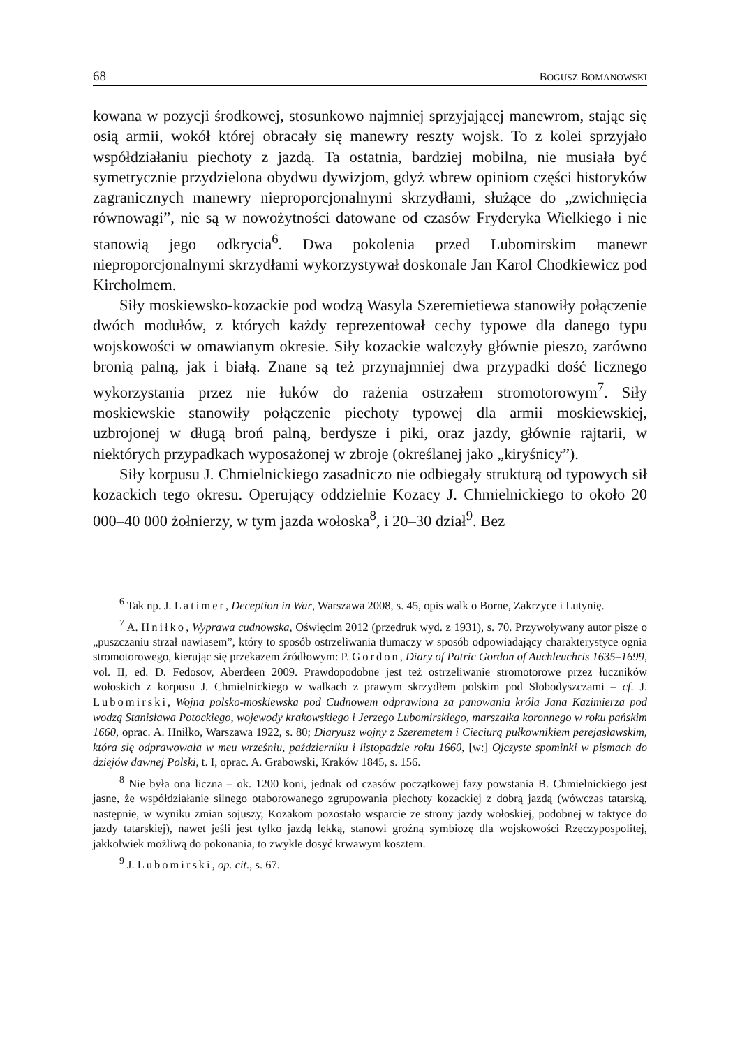68 BOGUSZ BOMANOWSKI
kowana w pozycji środkowej, stosunkowo najmniej sprzyjającej manewrom, stając się osią armii, wokół której obracały się manewry reszty wojsk. To z kolei sprzyjało współdziałaniu piechoty z jazdą. Ta ostatnia, bardziej mobilna, nie musiała być symetrycznie przydzielona obydwu dywizjom, gdyż wbrew opiniom części historyków zagranicznych manewry nieproporcjonalnymi skrzydłami, służące do „zwichnięcia równowagi”, nie są w nowożytności datowane od czasów Fryderyka Wielkiego i nie stanowią jego odkrycia<sup>6</sup>. Dwa pokolenia przed Lubomirskim manewr nieproporcjonalnymi skrzydłami wykorzystywał doskonale Jan Karol Chodkiewicz pod Kircholmem.
Siły moskiewsko-kozackie pod wodzą Wasyla Szeremietiewa stanowiły połączenie dwóch modułów, z których każdy reprezentował cechy typowe dla danego typu wojskowości w omawianym okresie. Siły kozackie walczyły głównie pieszo, zarówno bronią palną, jak i białą. Znane są też przynajmniej dwa przypadki dość licznego wykorzystania przez nie łuków do rażenia ostrzałem stromotorowym<sup>7</sup>. Siły moskiewskie stanowiły połączenie piechoty typowej dla armii moskiewskiej, uzbrojonej w długą broń palną, berdysze i piki, oraz jazdy, głównie rajtarii, w niektórych przypadkach wyposażonej w zbroje (określanej jako „kiryśnicy”).
Siły korpusu J. Chmielnickiego zasadniczo nie odbiegały strukturą od typowych sił kozackich tego okresu. Operujący oddzielnie Kozacy J. Chmielnickiego to około 20 000–40 000 żołnierzy, w tym jazda wołoska<sup>8</sup>, i 20–30 dział<sup>9</sup>. Bez
<sup>6</sup> Tak np. J. Latimer, Deception in War, Warszawa 2008, s. 45, opis walk o Borne, Zakrzyce i Lutynię.
<sup>7</sup> A. Hniłko, Wyprawa cudnowska, Oświęcim 2012 (przedruk wyd. z 1931), s. 70. Przywoływany autor pisze o „puszczaniu strzał nawiasem”, który to sposób ostrzeliwania tłumaczy w sposób odpowiadający charakterystyce ognia stromotorowego, kierując się przekazem źródłowym: P. Gordon, Diary of Patric Gordon of Auchleuchris 1635–1699, vol. II, ed. D. Fedosov, Aberdeen 2009. Prawdopodobne jest też ostrzeliwanie stromotorowe przez łuczników wołoskich z korpusu J. Chmielnickiego w walkach z prawym skrzydłem polskim pod Słobodyszczami – cf. J. Lubomirski, Wojna polsko-moskiewska pod Cudnowem odprawiona za panowania króla Jana Kazimierza pod wodzą Stanisława Potockiego, wojewody krakowskiego i Jerzego Lubomirskiego, marszałka koronnego w roku pańskim 1660, oprac. A. Hniłko, Warszawa 1922, s. 80; Diaryusz wojny z Szeremetem i Cieciurą pułkownikiem perejasławskim, która się odprawowała w meu wrześniu, październiku i listopadzie roku 1660, [w:] Ojczyste spominki w pismach do dziejów dawnej Polski, t. I, oprac. A. Grabowski, Kraków 1845, s. 156.
<sup>8</sup> Nie była ona liczna – ok. 1200 koni, jednak od czasów początkowej fazy powstania B. Chmielnickiego jest jasne, że współdziałanie silnego otaborowanego zgrupowania piechoty kozackiej z dobrą jazdą (wówczas tatarską, następnie, w wyniku zmian sojuszy, Kozakom pozostało wsparcie ze strony jazdy wołoskiej, podobnej w taktyce do jazdy tatarskiej), nawet jeśli jest tylko jazdą lekką, stanowi groźną symbiozę dla wojskowości Rzeczypospolitej, jakkolwiek możliwą do pokonania, to zwykle dosyć krwawym kosztem.
<sup>9</sup> J. Lubomirski, op. cit., s. 67.